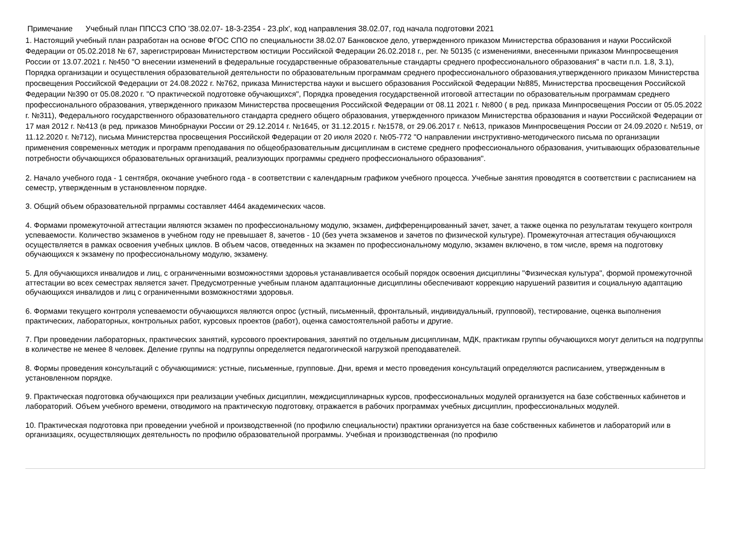Примечание Учебный план ППССЗ СПО '38.02.07- 18-3-2354 - 23.plx', код направления 38.02.07, год начала подготовки 2021
1. Настоящий учебный план разработан на основе ФГОС СПО по специальности 38.02.07 Банковское дело, утвержденного приказом Министерства образования и науки Российской Федерации от 05.02.2018 № 67, зарегистрирован Министерством юстиции Российской Федерации 26.02.2018 г., рег. № 50135 (с изменениями, внесенными приказом Минпросвещения России от 13.07.2021 г. №450 "О внесении изменений в федеральные государственные образовательные стандарты среднего профессионального образования" в части п.п. 1.8, 3.1), Порядка организации и осуществления образовательной деятельности по образовательным программам среднего профессионального образования,утвержденного приказом Министерства просвещения Российской Федерации от 24.08.2022 г. №762, приказа Министерства науки и высшего образования Российской Федерации №885, Министерства просвещения Российской Федерации №390 от 05.08.2020 г. "О практической подготовке обучающихся", Порядка проведения государственной итоговой аттестации по образовательным программам среднего профессионального образования, утвержденного приказом Министерства просвещения Российской Федерации от 08.11 2021 г. №800 ( в ред. приказа Минпросвещения России от 05.05.2022 г. №311), Федерального государственного образовательного стандарта среднего общего образования, утвержденного приказом Министерства образования и науки Российской Федерации от 17 мая 2012 г. №413 (в ред. приказов Минобрнауки России от 29.12.2014 г. №1645, от 31.12.2015 г. №1578, от 29.06.2017 г. №613, приказов Минпросвещения России от 24.09.2020 г. №519, от 11.12.2020 г. №712), письма Министерства просвещения Российской Федерации от 20 июля 2020 г. №05-772 "О направлении инструктивно-методического письма по организации применения современных методик и программ преподавания по общеобразовательным дисциплинам в системе среднего профессионального образования, учитывающих образовательные потребности обучающихся образовательных организаций, реализующих программы среднего профессионального образования".
2. Начало учебного года - 1 сентября, окочание учебного года - в соответствии с календарным графиком учебного процесса. Учебные занятия проводятся в соответствии с расписанием на семестр, утвержденным в установленном порядке.
3. Общий объем образовательной прграммы составляет 4464 академических часов.
4. Формами промежуточной аттестации являются экзамен по профессиональному модулю, экзамен, дифференцированный зачет, зачет, а также оценка по результатам текущего контроля успеваемости. Количество экзаменов в учебном году не превышает 8, зачетов - 10 (без учета экзаменов и зачетов по физической культуре). Промежуточная аттестация обучающихся осуществляется в рамках освоения учебных циклов. В объем часов, отведенных на экзамен по профессиональному модулю, экзамен включено, в том числе, время на подготовку обучающихся к экзамену по профессиональному модулю, экзамену.
5. Для обучающихся инвалидов и лиц, с ограниченными возможностями здоровья устанавливается особый порядок освоения дисциплины "Физическая культура", формой промежуточной аттестации во всех семестрах является зачет. Предусмотренные учебным планом адаптационные дисциплины обеспечивают коррекцию нарушений развития и социальную адаптацию обучающихся инвалидов и лиц с ограниченными возможностями здоровья.
6. Формами текущего контроля успеваемости обучающихся являются опрос (устный, письменный, фронтальный, индивидуальный, групповой), тестирование, оценка выполнения практических, лабораторных, контрольных работ, курсовых проектов (работ), оценка самостоятельной работы и другие.
7. При проведении лабораторных, практических занятий, курсового проектирования, занятий по отдельным дисциплинам, МДК, практикам группы обучающихся могут делиться на подгруппы в количестве не менее 8 человек. Деление группы на подгруппы определяется педагогической нагрузкой преподавателей.
8. Формы проведения консультаций с обучающимися: устные, письменные, групповые. Дни, время и место проведения консультаций определяются расписанием, утвержденным в установленном порядке.
9. Практическая подготовка обучающихся при реализации учебных дисциплин, междисциплинарных курсов, профессиональных модулей организуется на базе собственных кабинетов и лабораторий. Объем учебного времени, отводимого на практическую подготовку, отражается в рабочих программах учебных дисциплин, профессиональных модулей.
10. Практическая подготовка при проведении учебной и производственной (по профилю специальности) практики организуется на базе собственных кабинетов и лабораторий или в организациях, осуществляющих деятельность по профилю образовательной программы. Учебная и производственная (по профилю